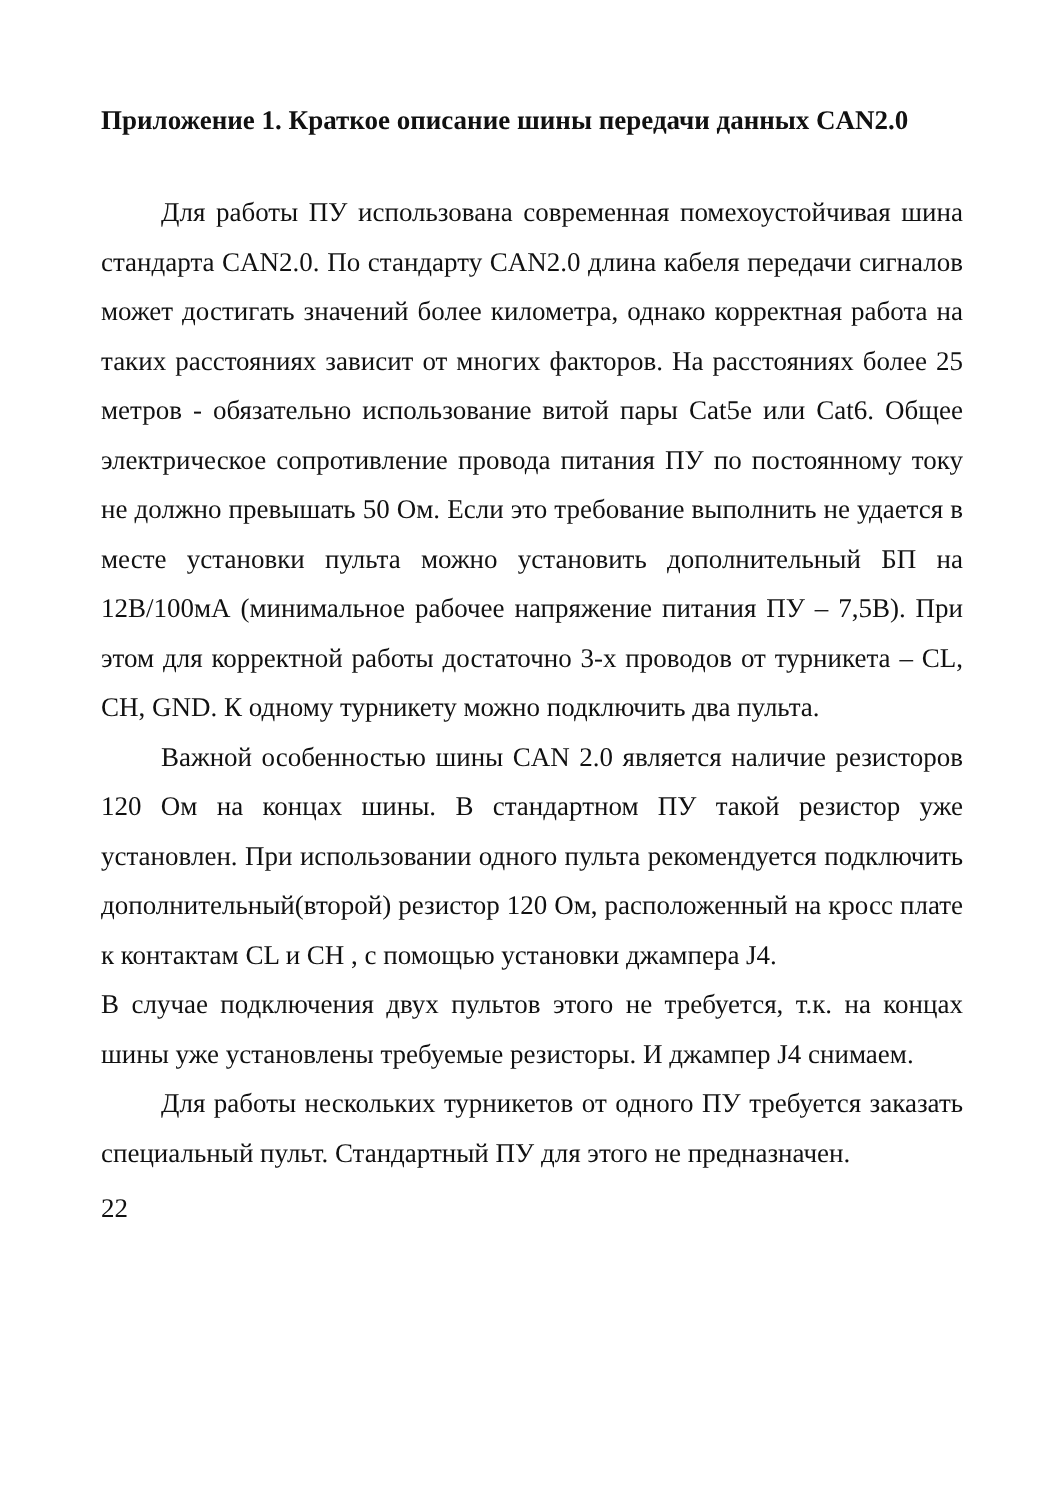Приложение 1. Краткое описание шины передачи данных CAN2.0
Для работы ПУ использована современная помехоустойчивая шина стандарта CAN2.0. По стандарту CAN2.0 длина кабеля передачи сигналов может достигать значений более километра, однако корректная работа на таких расстояниях зависит от многих факторов. На расстояниях более 25 метров - обязательно использование витой пары Cat5e или Cat6. Общее электрическое сопротивление провода питания ПУ по постоянному току не должно превышать 50 Ом. Если это требование выполнить не удается в месте установки пульта можно установить дополнительный БП на 12В/100мА (минимальное рабочее напряжение питания ПУ – 7,5В). При этом для корректной работы достаточно 3-х проводов от турникета – CL, CH, GND. К одному турникету можно подключить два пульта.
Важной особенностью шины CAN 2.0 является наличие резисторов 120 Ом на концах шины. В стандартном ПУ такой резистор уже установлен. При использовании одного пульта рекомендуется подключить дополнительный(второй) резистор 120 Ом, расположенный на кросс плате к контактам CL и CH , с помощью установки джампера J4.
В случае подключения двух пультов этого не требуется, т.к. на концах шины уже установлены требуемые резисторы. И джампер J4 снимаем.
Для работы нескольких турникетов от одного ПУ требуется заказать специальный пульт. Стандартный ПУ для этого не предназначен.
22